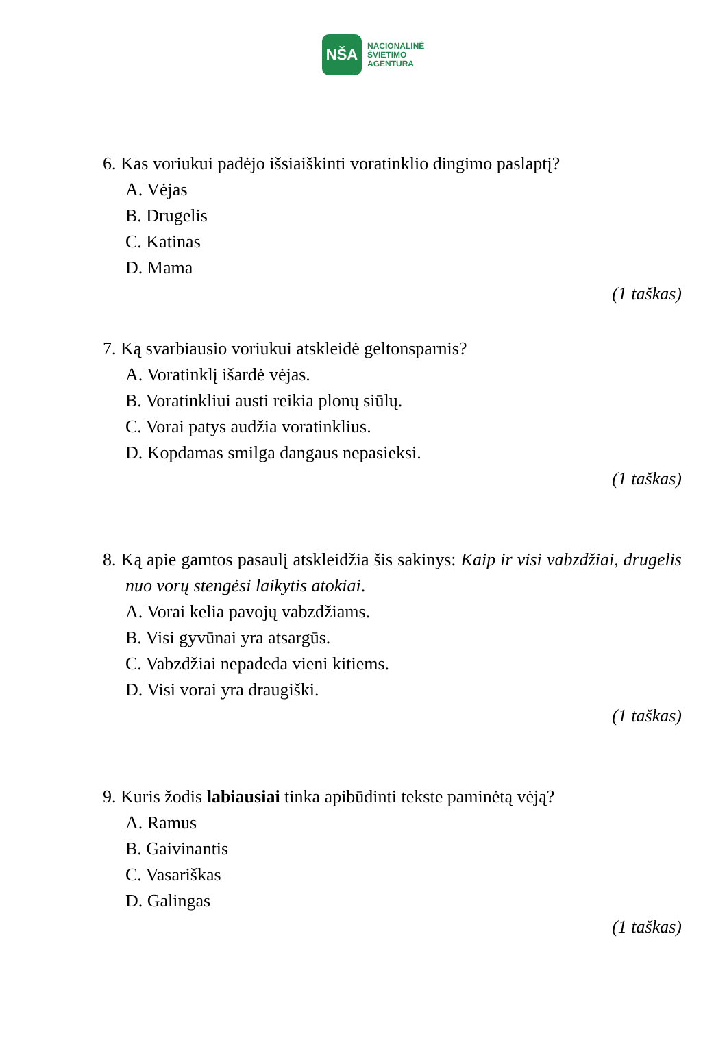NŠA
NACIONALINĖ
ŠVIETIMO
AGENTŪRA
6. Kas voriukui padėjo išsiaiškinti voratinklio dingimo paslaptį?
A. Vėjas
B. Drugelis
C. Katinas
D. Mama
(1 taškas)
7. Ką svarbiausio voriukui atskleidė geltonsparnis?
A. Voratinklį išardė vėjas.
B. Voratinkliui austi reikia plonų siūlų.
C. Vorai patys audžia voratinklius.
D. Kopdamas smilga dangaus nepasieksi.
(1 taškas)
8. Ką apie gamtos pasaulį atskleidžia šis sakinys: Kaip ir visi vabzdžiai, drugelis nuo vorų stengėsi laikytis atokiai.
A. Vorai kelia pavojų vabzdžiams.
B. Visi gyvūnai yra atsargūs.
C. Vabzdžiai nepadeda vieni kitiems.
D. Visi vorai yra draugiški.
(1 taškas)
9. Kuris žodis labiausiai tinka apibūdinti tekste paminėtą vėją?
A. Ramus
B. Gaivinantis
C. Vasariškas
D. Galingas
(1 taškas)